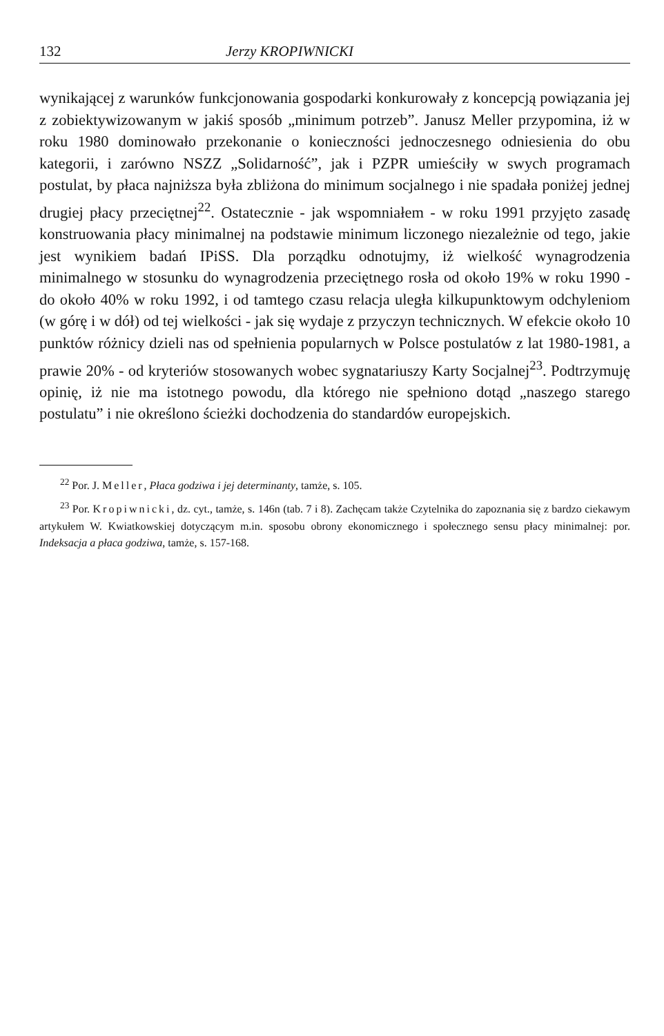132 Jerzy KROPIWNICKI
wynikającej z warunków funkcjonowania gospodarki konkurowały z koncepcją powiązania jej z zobiektywizowanym w jakiś sposób „minimum potrzeb”. Janusz Meller przypomina, iż w roku 1980 dominowało przekonanie o konieczności jednoczesnego odniesienia do obu kategorii, i zarówno NSZZ „Solidarność”, jak i PZPR umieściły w swych programach postulat, by płaca najniższa była zbliżona do minimum socjalnego i nie spadała poniżej jednej drugiej płacy przeciętnej<sup>22</sup>. Ostatecznie - jak wspomniałem - w roku 1991 przyjęto zasadę konstruowania płacy minimalnej na podstawie minimum liczonego niezależnie od tego, jakie jest wynikiem badań IPiSS. Dla porządku odnotujmy, iż wielkość wynagrodzenia minimalnego w stosunku do wynagrodzenia przeciętnego rosła od około 19% w roku 1990 - do około 40% w roku 1992, i od tamtego czasu relacja uległa kilkupunktowym odchyleniom (w górę i w dół) od tej wielkości - jak się wydaje z przyczyn technicznych. W efekcie około 10 punktów różnicy dzieli nas od spełnienia popularnych w Polsce postulatów z lat 1980-1981, a prawie 20% - od kryteriów stosowanych wobec sygnatariuszy Karty Socjalnej<sup>23</sup>. Podtrzymuję opinię, iż nie ma istotnego powodu, dla którego nie spełniono dotąd „naszego starego postulatu” i nie określono ścieżki dochodzenia do standardów europejskich.
<sup>22</sup> Por. J. Meller, Płaca godziwa i jej determinanty, tamże, s. 105.
<sup>23</sup> Por. Kropiwnicki, dz. cyt., tamże, s. 146n (tab. 7 i 8). Zachęcam także Czytelnika do zapoznania się z bardzo ciekawym artykułem W. Kwiatkowskiej dotyczącym m.in. sposobu obrony ekonomicznego i społecznego sensu płacy minimalnej: por. Indeksacja a płaca godziwa, tamże, s. 157-168.